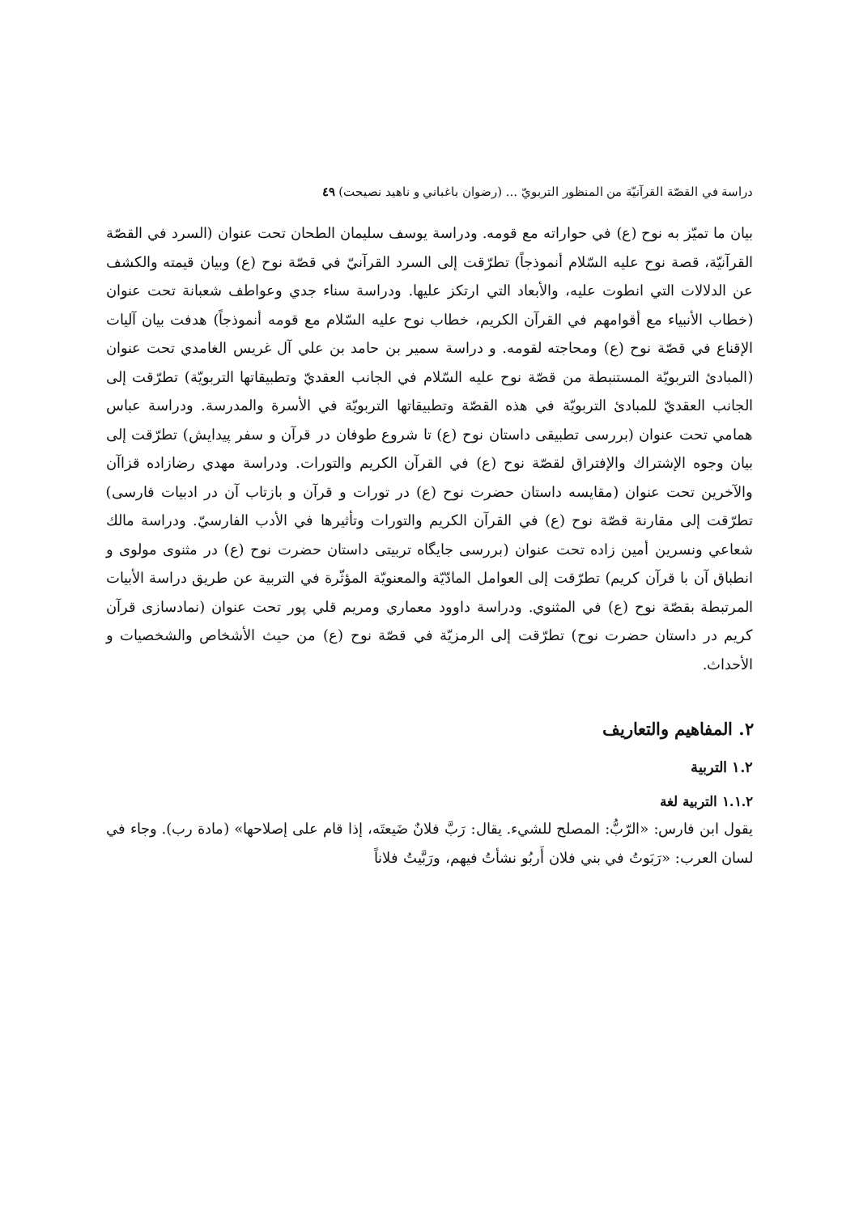دراسة في القصّة القرآنيّة من المنظور التربويّ ... (رضوان باغباني و ناهيد نصيحت) ٤٩
بيان ما تميّز به نوح (ع) في حواراته مع قومه. ودراسة يوسف سليمان الطحان تحت عنوان (السرد في القصّة القرآنيّة، قصة نوح عليه السّلام أنموذجاً) تطرّقت إلى السرد القرآنيّ في قصّة نوح (ع) وبيان قيمته والكشف عن الدلالات التي انطوت عليه، والأبعاد التي ارتكز عليها. ودراسة سناء جدي وعواطف شعبانة تحت عنوان (خطاب الأنبياء مع أقوامهم في القرآن الكريم، خطاب نوح عليه السّلام مع قومه أنموذجاً) هدفت بيان آليات الإقناع في قصّة نوح (ع) ومحاجته لقومه. و دراسة سمير بن حامد بن علي آل غريس الغامدي تحت عنوان (المبادئ التربويّة المستنبطة من قصّة نوح عليه السّلام في الجانب العقديّ وتطبيقاتها التربويّة) تطرّقت إلى الجانب العقديّ للمبادئ التربويّة في هذه القصّة وتطبيقاتها التربويّة في الأسرة والمدرسة. ودراسة عباس همامي تحت عنوان (بررسی تطبيقی داستان نوح (ع) تا شروع طوفان در قرآن و سفر پيدايش) تطرّقت إلى بيان وجوه الإشتراك والإفتراق لقصّة نوح (ع) في القرآن الكريم والتورات. ودراسة مهدي رضازاده قزاآن والآخرين تحت عنوان (مقايسه داستان حضرت نوح (ع) در تورات و قرآن و بازتاب آن در ادبيات فارسی) تطرّقت إلى مقارنة قصّة نوح (ع) في القرآن الكريم والتورات وتأثيرها في الأدب الفارسيّ. ودراسة مالك شعاعي ونسرين أمين زاده تحت عنوان (بررسی جايگاه تربيتی داستان حضرت نوح (ع) در مثنوی مولوی و انطباق آن با قرآن كريم) تطرّقت إلى العوامل المادّيّة والمعنويّة المؤثّرة في التربية عن طريق دراسة الأبيات المرتبطة بقصّة نوح (ع) في المثنوي. ودراسة داوود معماري ومريم قلي پور تحت عنوان (نمادسازی قرآن كريم در داستان حضرت نوح) تطرّقت إلى الرمزيّة في قصّة نوح (ع) من حيث الأشخاص والشخصيات و الأحداث.
٢. المفاهيم والتعاريف
١.٢ التربية
١.١.٢ التربية لغة
يقول ابن فارس: «الرّبُّ: المصلح للشيء. يقال: رَبَّ فلانٌ ضَيعتَه، إذا قام على إصلاحها» (مادة رب). وجاء في لسان العرب: «رَبَوتُ في بني فلان أَربُو نشأتُ فيهم، ورَبَّيتُ فلاناً